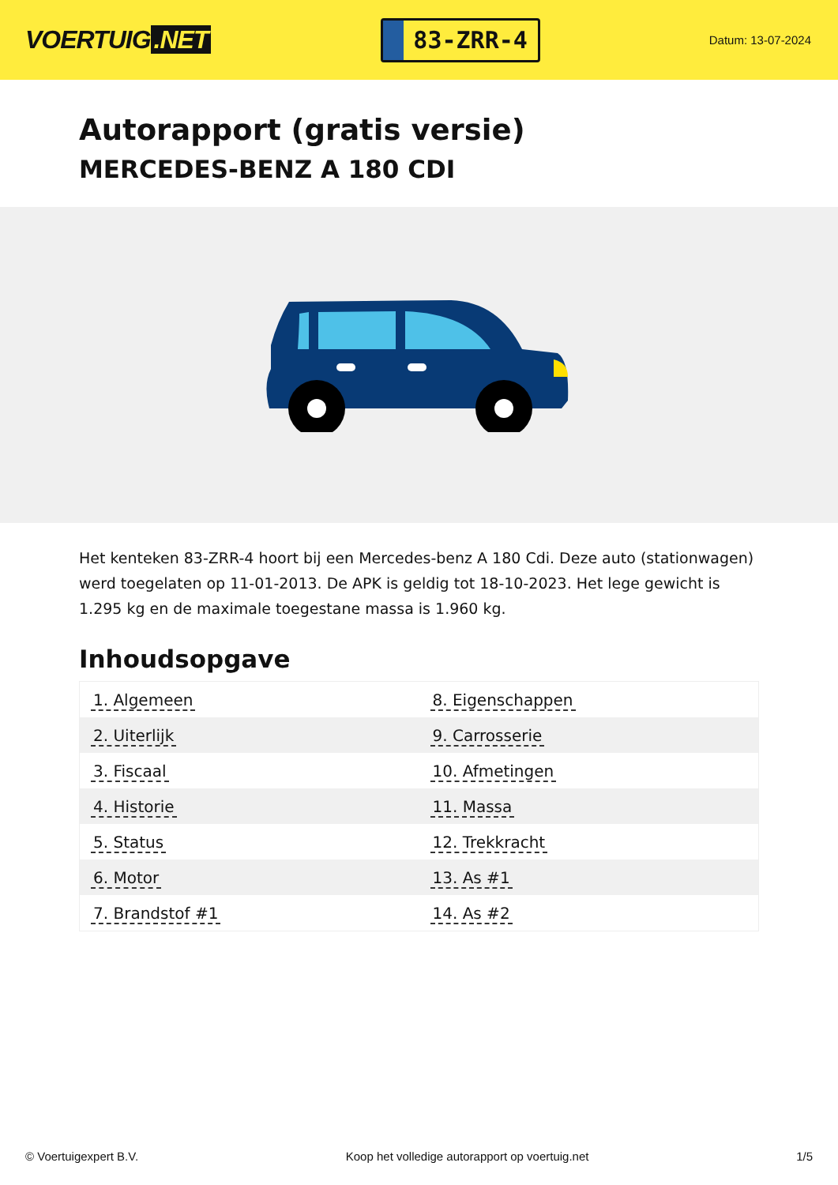VOERTUIG.NET
83-ZRR-4
Datum: 13-07-2024
Autorapport (gratis versie)
MERCEDES-BENZ A 180 CDI
Het kenteken 83-ZRR-4 hoort bij een Mercedes-benz A 180 Cdi. Deze auto (stationwagen) werd toegelaten op 11-01-2013. De APK is geldig tot 18-10-2023. Het lege gewicht is 1.295 kg en de maximale toegestane massa is 1.960 kg.
Inhoudsopgave
| 1. Algemeen | 8. Eigenschappen |
| 2. Uiterlijk | 9. Carrosserie |
| 3. Fiscaal | 10. Afmetingen |
| 4. Historie | 11. Massa |
| 5. Status | 12. Trekkracht |
| 6. Motor | 13. As #1 |
| 7. Brandstof #1 | 14. As #2 |
© Voertuigexpert B.V. Koop het volledige autorapport op voertuig.net
1/5